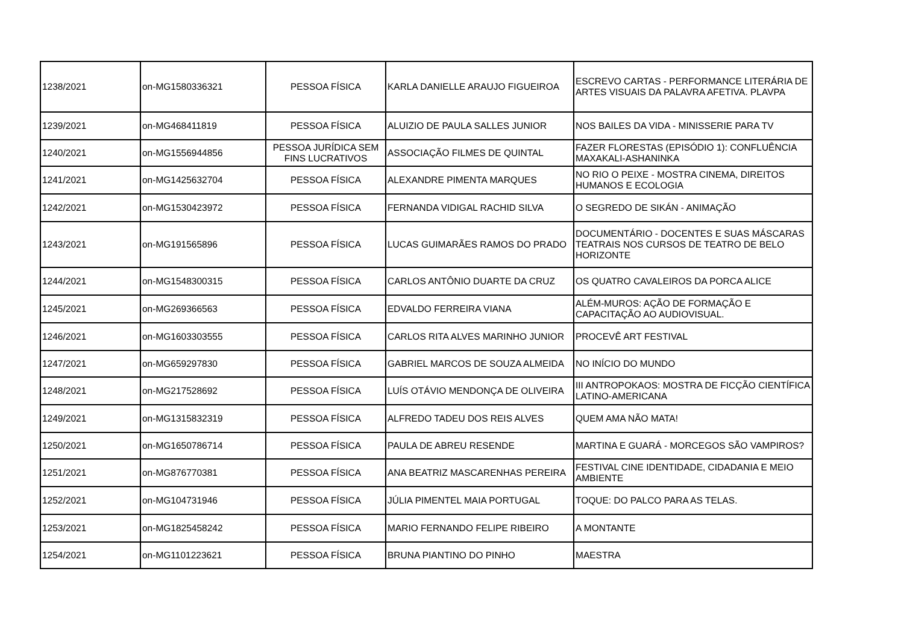| 1238/2021 | on-MG1580336321 | PESSOA FÍSICA | KARLA DANIELLE ARAUJO FIGUEIROA | ESCREVO CARTAS - PERFORMANCE LITERÁRIA DE ARTES VISUAIS DA PALAVRA AFETIVA. PLAVPA |
| 1239/2021 | on-MG468411819 | PESSOA FÍSICA | ALUIZIO DE PAULA SALLES JUNIOR | NOS BAILES DA VIDA - MINISSERIE PARA TV |
| 1240/2021 | on-MG1556944856 | PESSOA JURÍDICA SEM FINS LUCRATIVOS | ASSOCIAÇÃO FILMES DE QUINTAL | FAZER FLORESTAS (EPISÓDIO 1): CONFLUÊNCIA MAXAKALI-ASHANINKA |
| 1241/2021 | on-MG1425632704 | PESSOA FÍSICA | ALEXANDRE PIMENTA MARQUES | NO RIO O PEIXE - MOSTRA CINEMA, DIREITOS HUMANOS E ECOLOGIA |
| 1242/2021 | on-MG1530423972 | PESSOA FÍSICA | FERNANDA VIDIGAL RACHID SILVA | O SEGREDO DE SIKÁN - ANIMAÇÃO |
| 1243/2021 | on-MG191565896 | PESSOA FÍSICA | LUCAS GUIMARÃES RAMOS DO PRADO | DOCUMENTÁRIO - DOCENTES E SUAS MÁSCARAS TEATRAIS NOS CURSOS DE TEATRO DE BELO HORIZONTE |
| 1244/2021 | on-MG1548300315 | PESSOA FÍSICA | CARLOS ANTÔNIO DUARTE DA CRUZ | OS QUATRO CAVALEIROS DA PORCA ALICE |
| 1245/2021 | on-MG269366563 | PESSOA FÍSICA | EDVALDO FERREIRA VIANA | ALÉM-MUROS: AÇÃO DE FORMAÇÃO E CAPACITAÇÃO AO AUDIOVISUAL. |
| 1246/2021 | on-MG1603303555 | PESSOA FÍSICA | CARLOS RITA ALVES MARINHO JUNIOR | PROCEVÊ ART FESTIVAL |
| 1247/2021 | on-MG659297830 | PESSOA FÍSICA | GABRIEL MARCOS DE SOUZA ALMEIDA | NO INÍCIO DO MUNDO |
| 1248/2021 | on-MG217528692 | PESSOA FÍSICA | LUÍS OTÁVIO MENDONÇA DE OLIVEIRA | III ANTROPOKAOS: MOSTRA DE FICÇÃO CIENTÍFICA LATINO-AMERICANA |
| 1249/2021 | on-MG1315832319 | PESSOA FÍSICA | ALFREDO TADEU DOS REIS ALVES | QUEM AMA NÃO MATA! |
| 1250/2021 | on-MG1650786714 | PESSOA FÍSICA | PAULA DE ABREU RESENDE | MARTINA E GUARÁ - MORCEGOS SÃO VAMPIROS? |
| 1251/2021 | on-MG876770381 | PESSOA FÍSICA | ANA BEATRIZ MASCARENHAS PEREIRA | FESTIVAL CINE IDENTIDADE, CIDADANIA E MEIO AMBIENTE |
| 1252/2021 | on-MG104731946 | PESSOA FÍSICA | JÚLIA PIMENTEL MAIA PORTUGAL | TOQUE: DO PALCO PARA AS TELAS. |
| 1253/2021 | on-MG1825458242 | PESSOA FÍSICA | MARIO FERNANDO FELIPE RIBEIRO | A MONTANTE |
| 1254/2021 | on-MG1101223621 | PESSOA FÍSICA | BRUNA PIANTINO DO PINHO | MAESTRA |